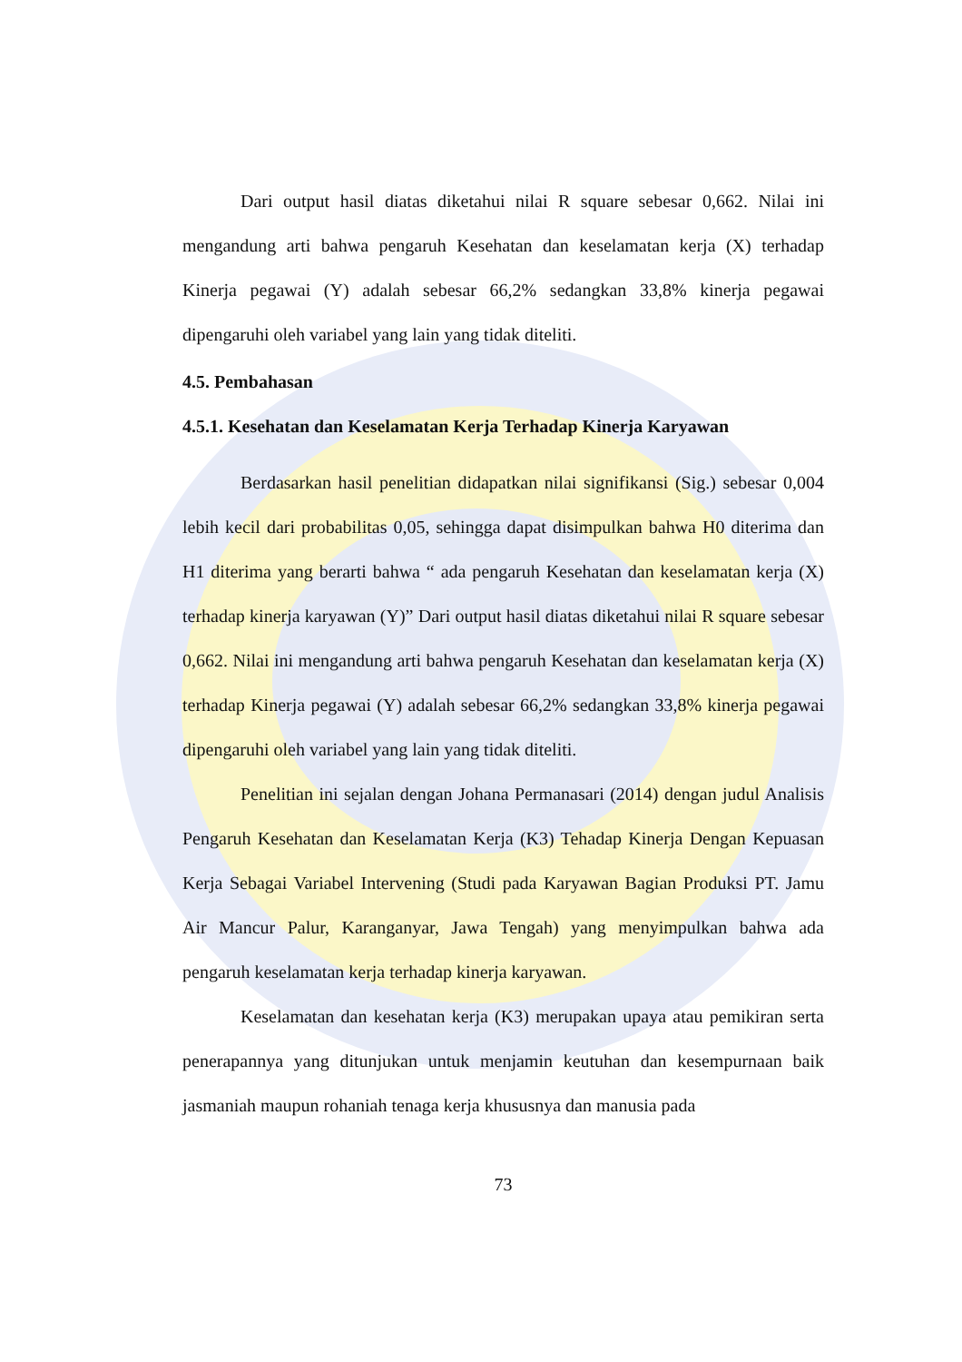Dari output hasil diatas diketahui nilai R square sebesar 0,662. Nilai ini mengandung arti bahwa pengaruh Kesehatan dan keselamatan kerja (X) terhadap Kinerja pegawai (Y) adalah sebesar 66,2% sedangkan 33,8% kinerja pegawai dipengaruhi oleh variabel yang lain yang tidak diteliti.
4.5. Pembahasan
4.5.1. Kesehatan dan Keselamatan Kerja Terhadap Kinerja Karyawan
Berdasarkan hasil penelitian didapatkan nilai signifikansi (Sig.) sebesar 0,004 lebih kecil dari probabilitas 0,05, sehingga dapat disimpulkan bahwa H0 diterima dan H1 diterima yang berarti bahwa “ ada pengaruh Kesehatan dan keselamatan kerja (X) terhadap kinerja karyawan (Y)” Dari output hasil diatas diketahui nilai R square sebesar 0,662. Nilai ini mengandung arti bahwa pengaruh Kesehatan dan keselamatan kerja (X) terhadap Kinerja pegawai (Y) adalah sebesar 66,2% sedangkan 33,8% kinerja pegawai dipengaruhi oleh variabel yang lain yang tidak diteliti.
Penelitian ini sejalan dengan Johana Permanasari (2014) dengan judul Analisis Pengaruh Kesehatan dan Keselamatan Kerja (K3) Tehadap Kinerja Dengan Kepuasan Kerja Sebagai Variabel Intervening (Studi pada Karyawan Bagian Produksi PT. Jamu Air Mancur Palur, Karanganyar, Jawa Tengah) yang menyimpulkan bahwa ada pengaruh keselamatan kerja terhadap kinerja karyawan.
Keselamatan dan kesehatan kerja (K3) merupakan upaya atau pemikiran serta penerapannya yang ditunjukan untuk menjamin keutuhan dan kesempurnaan baik jasmaniah maupun rohaniah tenaga kerja khususnya dan manusia pada
73